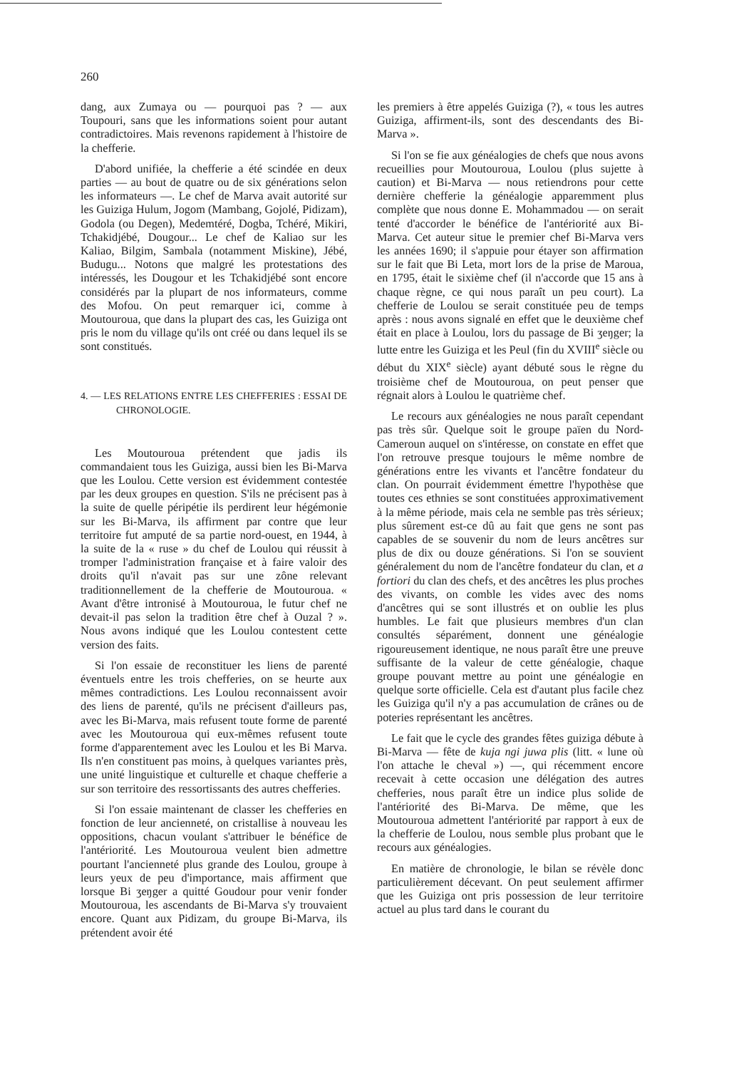260
dang, aux Zumaya ou — pourquoi pas ? — aux Toupouri, sans que les informations soient pour autant contradictoires. Mais revenons rapidement à l'histoire de la chefferie.
D'abord unifiée, la chefferie a été scindée en deux parties — au bout de quatre ou de six générations selon les informateurs —. Le chef de Marva avait autorité sur les Guiziga Hulum, Jogom (Mambang, Gojolé, Pidizam), Godola (ou Degen), Medemtéré, Dogba, Tchéré, Mikiri, Tchakidjébé, Dougour... Le chef de Kaliao sur les Kaliao, Bilgim, Sambala (notamment Miskine), Jébé, Budugu... Notons que malgré les protestations des intéressés, les Dougour et les Tchakidjébé sont encore considérés par la plupart de nos informateurs, comme des Mofou. On peut remarquer ici, comme à Moutouroua, que dans la plupart des cas, les Guiziga ont pris le nom du village qu'ils ont créé ou dans lequel ils se sont constitués.
4. — LES RELATIONS ENTRE LES CHEFFERIES : ESSAI DE CHRONOLOGIE.
Les Moutouroua prétendent que jadis ils commandaient tous les Guiziga, aussi bien les Bi-Marva que les Loulou. Cette version est évidemment contestée par les deux groupes en question. S'ils ne précisent pas à la suite de quelle péripétie ils perdirent leur hégémonie sur les Bi-Marva, ils affirment par contre que leur territoire fut amputé de sa partie nord-ouest, en 1944, à la suite de la « ruse » du chef de Loulou qui réussit à tromper l'administration française et à faire valoir des droits qu'il n'avait pas sur une zône relevant traditionnellement de la chefferie de Moutouroua. « Avant d'être intronisé à Moutouroua, le futur chef ne devait-il pas selon la tradition être chef à Ouzal ? ». Nous avons indiqué que les Loulou contestent cette version des faits.
Si l'on essaie de reconstituer les liens de parenté éventuels entre les trois chefferies, on se heurte aux mêmes contradictions. Les Loulou reconnaissent avoir des liens de parenté, qu'ils ne précisent d'ailleurs pas, avec les Bi-Marva, mais refusent toute forme de parenté avec les Moutouroua qui eux-mêmes refusent toute forme d'apparentement avec les Loulou et les Bi Marva. Ils n'en constituent pas moins, à quelques variantes près, une unité linguistique et culturelle et chaque chefferie a sur son territoire des ressortissants des autres chefferies.
Si l'on essaie maintenant de classer les chefferies en fonction de leur ancienneté, on cristallise à nouveau les oppositions, chacun voulant s'attribuer le bénéfice de l'antériorité. Les Moutouroua veulent bien admettre pourtant l'ancienneté plus grande des Loulou, groupe à leurs yeux de peu d'importance, mais affirment que lorsque Bi ʒeŋger a quitté Goudour pour venir fonder Moutouroua, les ascendants de Bi-Marva s'y trouvaient encore. Quant aux Pidizam, du groupe Bi-Marva, ils prétendent avoir été
les premiers à être appelés Guiziga (?), « tous les autres Guiziga, affirment-ils, sont des descendants des Bi-Marva ».
Si l'on se fie aux généalogies de chefs que nous avons recueillies pour Moutouroua, Loulou (plus sujette à caution) et Bi-Marva — nous retiendrons pour cette dernière chefferie la généalogie apparemment plus complète que nous donne E. Mohammadou — on serait tenté d'accorder le bénéfice de l'antériorité aux Bi-Marva. Cet auteur situe le premier chef Bi-Marva vers les années 1690; il s'appuie pour étayer son affirmation sur le fait que Bi Leta, mort lors de la prise de Maroua, en 1795, était le sixième chef (il n'accorde que 15 ans à chaque règne, ce qui nous paraît un peu court). La chefferie de Loulou se serait constituée peu de temps après : nous avons signalé en effet que le deuxième chef était en place à Loulou, lors du passage de Bi ʒeŋger; la lutte entre les Guiziga et les Peul (fin du XVIII<sup>e</sup> siècle ou début du XIX<sup>e</sup> siècle) ayant débuté sous le règne du troisième chef de Moutouroua, on peut penser que régnait alors à Loulou le quatrième chef.
Le recours aux généalogies ne nous paraît cependant pas très sûr. Quelque soit le groupe païen du Nord-Cameroun auquel on s'intéresse, on constate en effet que l'on retrouve presque toujours le même nombre de générations entre les vivants et l'ancêtre fondateur du clan. On pourrait évidemment émettre l'hypothèse que toutes ces ethnies se sont constituées approximativement à la même période, mais cela ne semble pas très sérieux; plus sûrement est-ce dû au fait que gens ne sont pas capables de se souvenir du nom de leurs ancêtres sur plus de dix ou douze générations. Si l'on se souvient généralement du nom de l'ancêtre fondateur du clan, et a fortiori du clan des chefs, et des ancêtres les plus proches des vivants, on comble les vides avec des noms d'ancêtres qui se sont illustrés et on oublie les plus humbles. Le fait que plusieurs membres d'un clan consultés séparément, donnent une généalogie rigoureusement identique, ne nous paraît être une preuve suffisante de la valeur de cette généalogie, chaque groupe pouvant mettre au point une généalogie en quelque sorte officielle. Cela est d'autant plus facile chez les Guiziga qu'il n'y a pas accumulation de crânes ou de poteries représentant les ancêtres.
Le fait que le cycle des grandes fêtes guiziga débute à Bi-Marva — fête de kuja ngi juwa plis (litt. « lune où l'on attache le cheval ») —, qui récemment encore recevait à cette occasion une délégation des autres chefferies, nous paraît être un indice plus solide de l'antériorité des Bi-Marva. De même, que les Moutouroua admettent l'antériorité par rapport à eux de la chefferie de Loulou, nous semble plus probant que le recours aux généalogies.
En matière de chronologie, le bilan se révèle donc particulièrement décevant. On peut seulement affirmer que les Guiziga ont pris possession de leur territoire actuel au plus tard dans le courant du